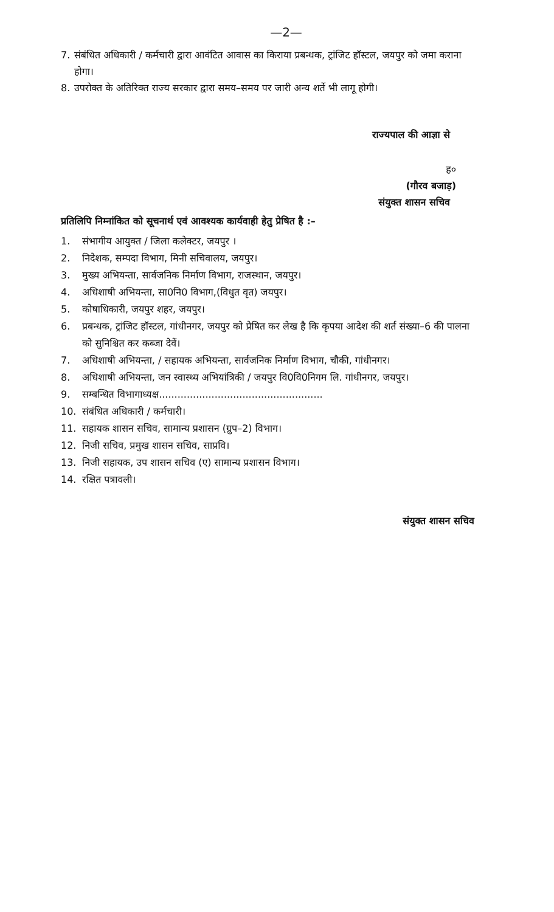—2—
7. संबंधित अधिकारी / कर्मचारी द्वारा आवंटित आवास का किराया प्रबन्धक, ट्रांजिट हॉस्टल, जयपुर को जमा कराना होगा।
8. उपरोक्त के अतिरिक्त राज्य सरकार द्वारा समय–समय पर जारी अन्य शर्ते भी लागू होगी।
राज्यपाल की आज्ञा से
ह०
(गौरव बजाड़)
संयुक्त शासन सचिव
प्रतिलिपि निम्नांकित को सूचनार्थ एवं आवश्यक कार्यवाही हेतु प्रेषित है :–
1. संभागीय आयुक्त / जिला कलेक्टर, जयपुर ।
2. निदेशक, सम्पदा विभाग, मिनी सचिवालय, जयपुर।
3. मुख्य अभियन्ता, सार्वजनिक निर्माण विभाग, राजस्थान, जयपुर।
4. अधिशाषी अभियन्ता, सा0नि0 विभाग,(विधुत वृत) जयपुर।
5. कोषाधिकारी, जयपुर शहर, जयपुर।
6. प्रबन्धक, ट्रांजिट हॉस्टल, गांधीनगर, जयपुर को प्रेषित कर लेख है कि कृपया आदेश की शर्त संख्या–6 की पालना को सुनिश्चित कर कब्जा देवें।
7. अधिशाषी अभियन्ता, / सहायक अभियन्ता, सार्वजनिक निर्माण विभाग, चौकी, गांधीनगर।
8. अधिशाषी अभियन्ता, जन स्वास्थ्य अभियांत्रिकी / जयपुर वि0वि0निगम लि. गांधीनगर, जयपुर।
9. सम्बन्धित विभागाध्यक्ष.....................................................
10. संबंधित अधिकारी / कर्मचारी।
11. सहायक शासन सचिव, सामान्य प्रशासन (ग्रुप–2) विभाग।
12. निजी सचिव, प्रमुख शासन सचिव, साप्रवि।
13. निजी सहायक, उप शासन सचिव (ए) सामान्य प्रशासन विभाग।
14. रक्षित पत्रावली।
संयुक्त शासन सचिव